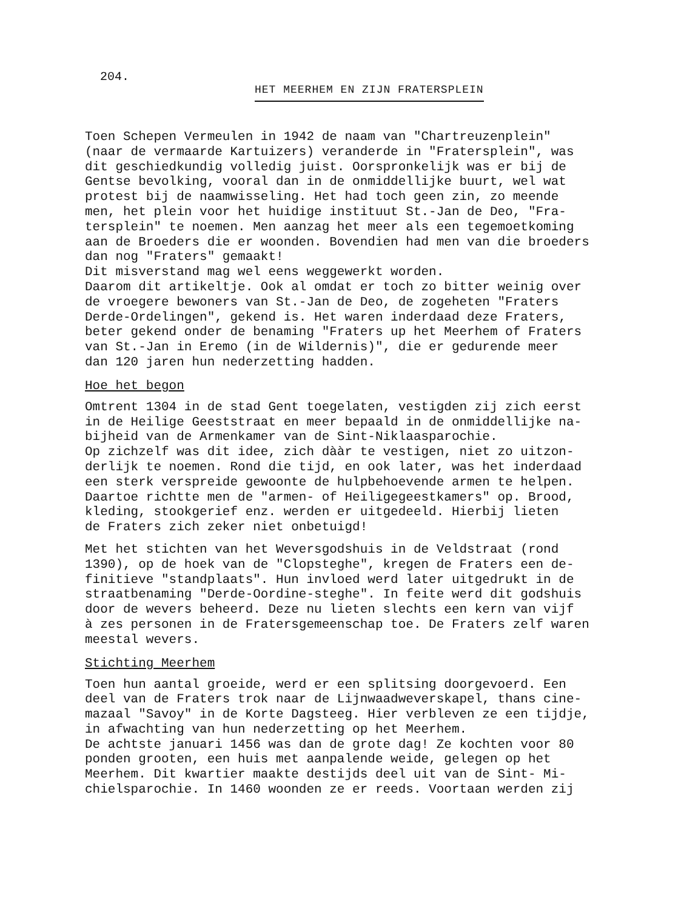204.
HET MEERHEM EN ZIJN FRATERSPLEIN
Toen Schepen Vermeulen in 1942 de naam van "Chartreuzenplein" (naar de vermaarde Kartuizers) veranderde in "Fratersplein", was dit geschiedkundig volledig juist. Oorspronkelijk was er bij de Gentse bevolking, vooral dan in de onmiddellijke buurt, wel wat protest bij de naamwisseling. Het had toch geen zin, zo meende men, het plein voor het huidige instituut St.-Jan de Deo, "Fra- tersplein" te noemen. Men aanzag het meer als een tegemoetkoming aan de Broeders die er woonden. Bovendien had men van die broeders dan nog "Fraters" gemaakt! Dit misverstand mag wel eens weggewerkt worden. Daarom dit artikeltje. Ook al omdat er toch zo bitter weinig over de vroegere bewoners van St.-Jan de Deo, de zogeheten "Fraters Derde-Ordelingen", gekend is. Het waren inderdaad deze Fraters, beter gekend onder de benaming "Fraters up het Meerhem of Fraters van St.-Jan in Eremo (in de Wildernis)", die er gedurende meer dan 120 jaren hun nederzetting hadden.
Hoe het begon
Omtrent 1304 in de stad Gent toegelaten, vestigden zij zich eerst in de Heilige Geeststraat en meer bepaald in de onmiddellijke na- bijheid van de Armenkamer van de Sint-Niklaasparochie. Op zichzelf was dit idee, zich dààr te vestigen, niet zo uitzon- derlijk te noemen. Rond die tijd, en ook later, was het inderdaad een sterk verspreide gewoonte de hulpbehoevende armen te helpen. Daartoe richtte men de "armen- of Heiligegeestkamers" op. Brood, kleding, stookgerief enz. werden er uitgedeeld. Hierbij lieten de Fraters zich zeker niet onbetuigd!
Met het stichten van het Weversgodshuis in de Veldstraat (rond 1390), op de hoek van de "Clopsteghe", kregen de Fraters een de- finitieve "standplaats". Hun invloed werd later uitgedrukt in de straatbenaming "Derde-Oordine-steghe". In feite werd dit godshuis door de wevers beheerd. Deze nu lieten slechts een kern van vijf à zes personen in de Fratersgemeenschap toe. De Fraters zelf waren meestal wevers.
Stichting Meerhem
Toen hun aantal groeide, werd er een splitsing doorgevoerd. Een deel van de Fraters trok naar de Lijnwaadweverskapel, thans cine- mazaal "Savoy" in de Korte Dagsteeg. Hier verbleven ze een tijdje, in afwachting van hun nederzetting op het Meerhem. De achtste januari 1456 was dan de grote dag! Ze kochten voor 80 ponden grooten, een huis met aanpalende weide, gelegen op het Meerhem. Dit kwartier maakte destijds deel uit van de Sint- Mi- chielsparochie. In 1460 woonden ze er reeds. Voortaan werden zij